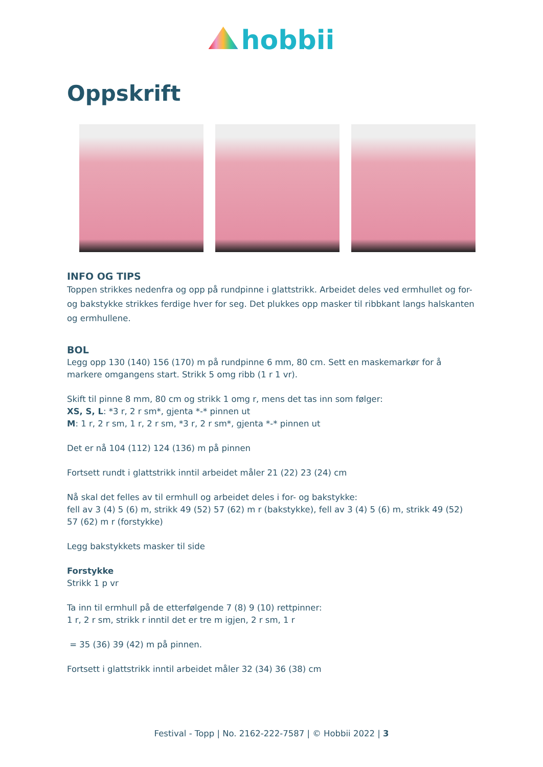hobbii
Oppskrift
INFO OG TIPS
Toppen strikkes nedenfra og opp på rundpinne i glattstrikk. Arbeidet deles ved ermhullet og for- og bakstykke strikkes ferdige hver for seg. Det plukkes opp masker til ribbkant langs halskanten og ermhullene.
BOL
Legg opp 130 (140) 156 (170) m på rundpinne 6 mm, 80 cm. Sett en maskemarkør for å markere omgangens start. Strikk 5 omg ribb (1 r 1 vr).
Skift til pinne 8 mm, 80 cm og strikk 1 omg r, mens det tas inn som følger:
XS, S, L: *3 r, 2 r sm*, gjenta *-* pinnen ut
M: 1 r, 2 r sm, 1 r, 2 r sm, *3 r, 2 r sm*, gjenta *-* pinnen ut
Det er nå 104 (112) 124 (136) m på pinnen
Fortsett rundt i glattstrikk inntil arbeidet måler 21 (22) 23 (24) cm
Nå skal det felles av til ermhull og arbeidet deles i for- og bakstykke:
fell av 3 (4) 5 (6) m, strikk 49 (52) 57 (62) m r (bakstykke), fell av 3 (4) 5 (6) m, strikk 49 (52) 57 (62) m r (forstykke)
Legg bakstykkets masker til side
Forstykke
Strikk 1 p vr
Ta inn til ermhull på de etterfølgende 7 (8) 9 (10) rettpinner:
1 r, 2 r sm, strikk r inntil det er tre m igjen, 2 r sm, 1 r
= 35 (36) 39 (42) m på pinnen.
Fortsett i glattstrikk inntil arbeidet måler 32 (34) 36 (38) cm
Festival - Topp | No. 2162-222-7587 | © Hobbii 2022 | 3